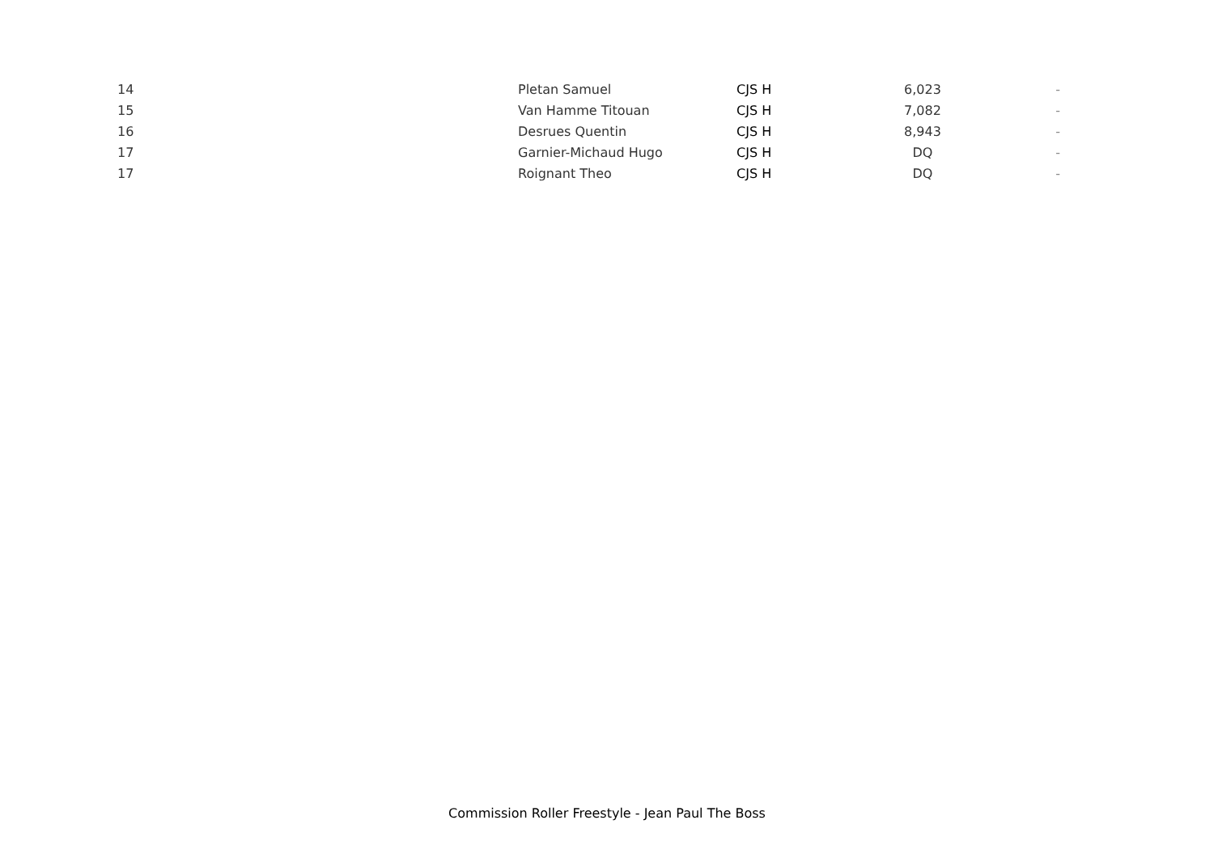| 14 | Pletan Samuel | CJS H | 6,023 | - |
| 15 | Van Hamme Titouan | CJS H | 7,082 | - |
| 16 | Desrues Quentin | CJS H | 8,943 | - |
| 17 | Garnier-Michaud Hugo | CJS H | DQ | - |
| 17 | Roignant Theo | CJS H | DQ | - |
Commission Roller Freestyle - Jean Paul The Boss